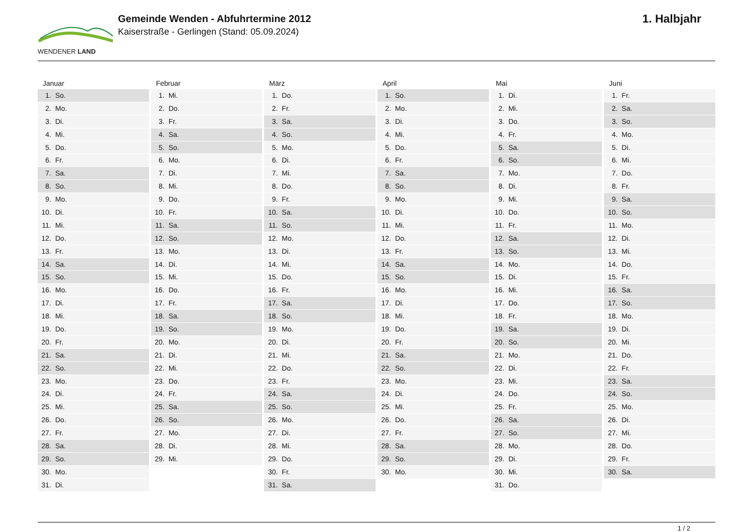WENDENER LAND
Gemeinde Wenden - Abfuhrtermine 2012
Kaiserstraße - Gerlingen (Stand: 05.09.2024)
1. Halbjahr
Januar
1. So.
2. Mo.
3. Di.
4. Mi.
5. Do.
6. Fr.
7. Sa.
8. So.
9. Mo.
10. Di.
11. Mi.
12. Do.
13. Fr.
14. Sa.
15. So.
16. Mo.
17. Di.
18. Mi.
19. Do.
20. Fr.
21. Sa.
22. So.
23. Mo.
24. Di.
25. Mi.
26. Do.
27. Fr.
28. Sa.
29. So.
30. Mo.
31. Di.
Februar
1. Mi.
2. Do.
3. Fr.
4. Sa.
5. So.
6. Mo.
7. Di.
8. Mi.
9. Do.
10. Fr.
11. Sa.
12. So.
13. Mo.
14. Di.
15. Mi.
16. Do.
17. Fr.
18. Sa.
19. So.
20. Mo.
21. Di.
22. Mi.
23. Do.
24. Fr.
25. Sa.
26. So.
27. Mo.
28. Di.
29. Mi.
März
1. Do.
2. Fr.
3. Sa.
4. So.
5. Mo.
6. Di.
7. Mi.
8. Do.
9. Fr.
10. Sa.
11. So.
12. Mo.
13. Di.
14. Mi.
15. Do.
16. Fr.
17. Sa.
18. So.
19. Mo.
20. Di.
21. Mi.
22. Do.
23. Fr.
24. Sa.
25. So.
26. Mo.
27. Di.
28. Mi.
29. Do.
30. Fr.
31. Sa.
April
1. So.
2. Mo.
3. Di.
4. Mi.
5. Do.
6. Fr.
7. Sa.
8. So.
9. Mo.
10. Di.
11. Mi.
12. Do.
13. Fr.
14. Sa.
15. So.
16. Mo.
17. Di.
18. Mi.
19. Do.
20. Fr.
21. Sa.
22. So.
23. Mo.
24. Di.
25. Mi.
26. Do.
27. Fr.
28. Sa.
29. So.
30. Mo.
Mai
1. Di.
2. Mi.
3. Do.
4. Fr.
5. Sa.
6. So.
7. Mo.
8. Di.
9. Mi.
10. Do.
11. Fr.
12. Sa.
13. So.
14. Mo.
15. Di.
16. Mi.
17. Do.
18. Fr.
19. Sa.
20. So.
21. Mo.
22. Di.
23. Mi.
24. Do.
25. Fr.
26. Sa.
27. So.
28. Mo.
29. Di.
30. Mi.
31. Do.
Juni
1. Fr.
2. Sa.
3. So.
4. Mo.
5. Di.
6. Mi.
7. Do.
8. Fr.
9. Sa.
10. So.
11. Mo.
12. Di.
13. Mi.
14. Do.
15. Fr.
16. Sa.
17. So.
18. Mo.
19. Di.
20. Mi.
21. Do.
22. Fr.
23. Sa.
24. So.
25. Mo.
26. Di.
27. Mi.
28. Do.
29. Fr.
30. Sa.
1 / 2